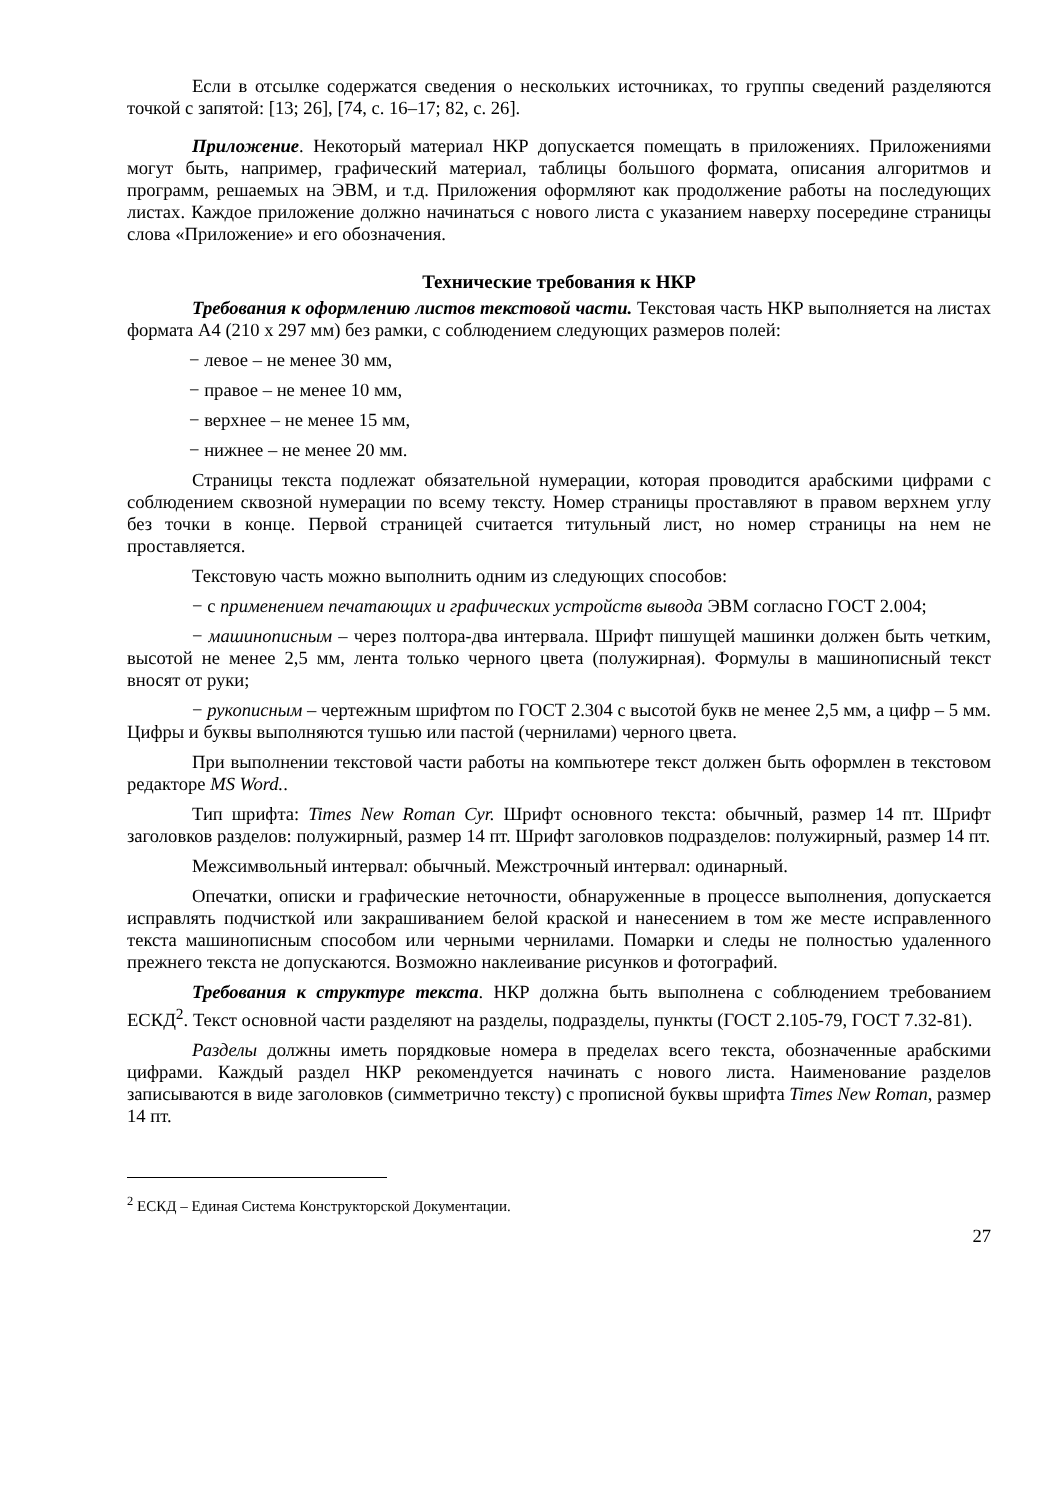Если в отсылке содержатся сведения о нескольких источниках, то группы сведений разделяются точкой с запятой: [13; 26], [74, с. 16–17; 82, с. 26].
Приложение. Некоторый материал НКР допускается помещать в приложениях. Приложениями могут быть, например, графический материал, таблицы большого формата, описания алгоритмов и программ, решаемых на ЭВМ, и т.д. Приложения оформляют как продолжение работы на последующих листах. Каждое приложение должно начинаться с нового листа с указанием наверху посередине страницы слова «Приложение» и его обозначения.
Технические требования к НКР
Требования к оформлению листов текстовой части. Текстовая часть НКР выполняется на листах формата А4 (210 х 297 мм) без рамки, с соблюдением следующих размеров полей:
− левое – не менее 30 мм,
− правое – не менее 10 мм,
− верхнее – не менее 15 мм,
− нижнее – не менее 20 мм.
Страницы текста подлежат обязательной нумерации, которая проводится арабскими цифрами с соблюдением сквозной нумерации по всему тексту. Номер страницы проставляют в правом верхнем углу без точки в конце. Первой страницей считается титульный лист, но номер страницы на нем не проставляется.
Текстовую часть можно выполнить одним из следующих способов:
− с применением печатающих и графических устройств вывода ЭВМ согласно ГОСТ 2.004;
− машинописным – через полтора-два интервала. Шрифт пишущей машинки должен быть четким, высотой не менее 2,5 мм, лента только черного цвета (полужирная). Формулы в машинописный текст вносят от руки;
− рукописным – чертежным шрифтом по ГОСТ 2.304 с высотой букв не менее 2,5 мм, а цифр – 5 мм. Цифры и буквы выполняются тушью или пастой (чернилами) черного цвета.
При выполнении текстовой части работы на компьютере текст должен быть оформлен в текстовом редакторе MS Word..
Тип шрифта: Times New Roman Cyr. Шрифт основного текста: обычный, размер 14 пт. Шрифт заголовков разделов: полужирный, размер 14 пт. Шрифт заголовков подразделов: полужирный, размер 14 пт.
Межсимвольный интервал: обычный. Межстрочный интервал: одинарный.
Опечатки, описки и графические неточности, обнаруженные в процессе выполнения, допускается исправлять подчисткой или закрашиванием белой краской и нанесением в том же месте исправленного текста машинописным способом или черными чернилами. Помарки и следы не полностью удаленного прежнего текста не допускаются. Возможно наклеивание рисунков и фотографий.
Требования к структуре текста. НКР должна быть выполнена с соблюдением требованием ЕСКД<sup>2</sup>. Текст основной части разделяют на разделы, подразделы, пункты (ГОСТ 2.105-79, ГОСТ 7.32-81).
Разделы должны иметь порядковые номера в пределах всего текста, обозначенные арабскими цифрами. Каждый раздел НКР рекомендуется начинать с нового листа. Наименование разделов записываются в виде заголовков (симметрично тексту) с прописной буквы шрифта Times New Roman, размер 14 пт.
<sup>2</sup> ЕСКД – Единая Система Конструкторской Документации.
27